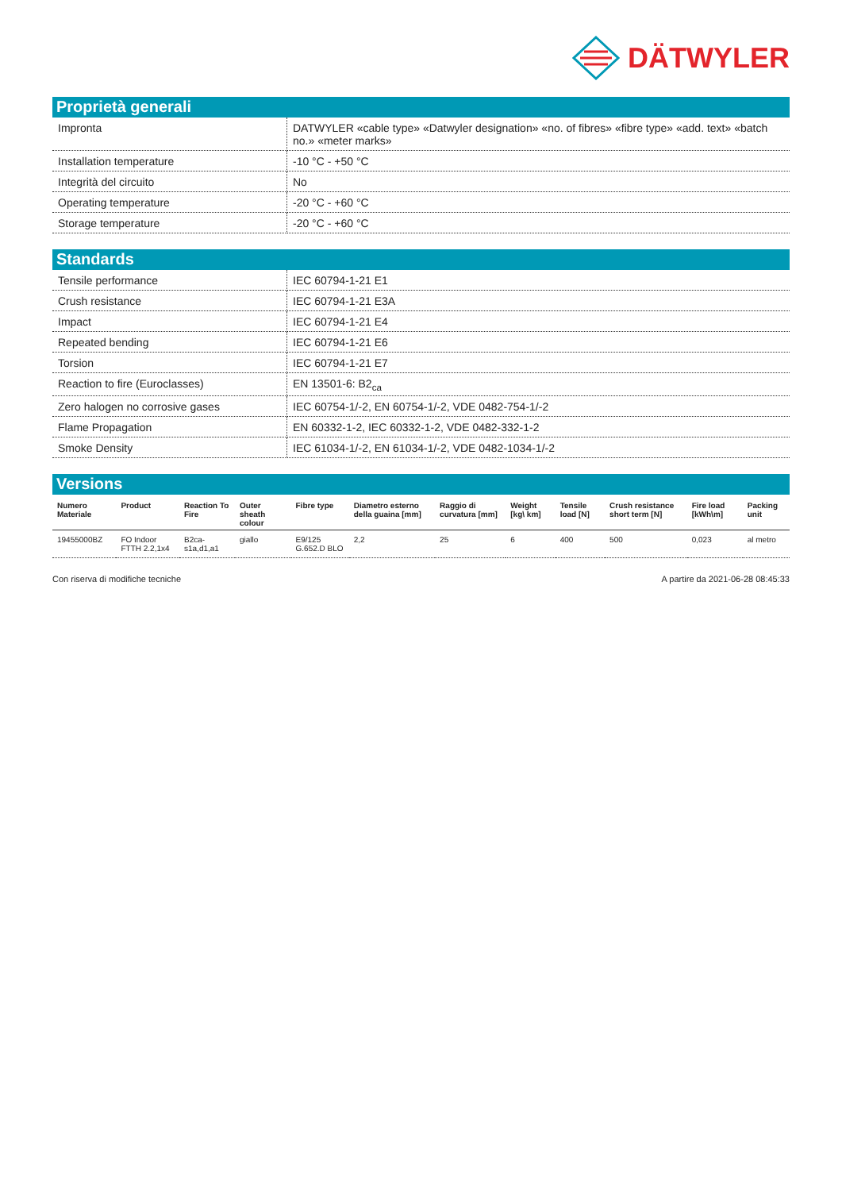DÄTWYLER
Proprietà generali
| Impronta | DATWYLER «cable type» «Datwyler designation» «no. of fibres» «fibre type» «add. text» «batch no.» «meter marks» |
| Installation temperature | -10 °C - +50 °C |
| Integrità del circuito | No |
| Operating temperature | -20 °C - +60 °C |
| Storage temperature | -20 °C - +60 °C |
Standards
| Tensile performance | IEC 60794-1-21 E1 |
| Crush resistance | IEC 60794-1-21 E3A |
| Impact | IEC 60794-1-21 E4 |
| Repeated bending | IEC 60794-1-21 E6 |
| Torsion | IEC 60794-1-21 E7 |
| Reaction to fire (Euroclasses) | EN 13501-6: B2<sub>ca</sub> |
| Zero halogen no corrosive gases | IEC 60754-1/-2, EN 60754-1/-2, VDE 0482-754-1/-2 |
| Flame Propagation | EN 60332-1-2, IEC 60332-1-2, VDE 0482-332-1-2 |
| Smoke Density | IEC 61034-1/-2, EN 61034-1/-2, VDE 0482-1034-1/-2 |
Versions
| Numero Materiale | Product | Reaction To Fire | Outer sheath colour | Fibre type | Diametro esterno della guaina [mm] | Raggio di curvatura [mm] | Weight [kg\ km] | Tensile load [N] | Crush resistance short term [N] | Fire load [kWh\m] | Packing unit |
| --- | --- | --- | --- | --- | --- | --- | --- | --- | --- | --- | --- |
| 19455000BZ | FO Indoor FTTH 2.2,1x4 | B2ca-s1a,d1,a1 | giallo | E9/125 G.652.D BLO | 2,2 | 25 | 6 | 400 | 500 | 0,023 | al metro |
Con riserva di modifiche tecniche A partire da 2021-06-28 08:45:33